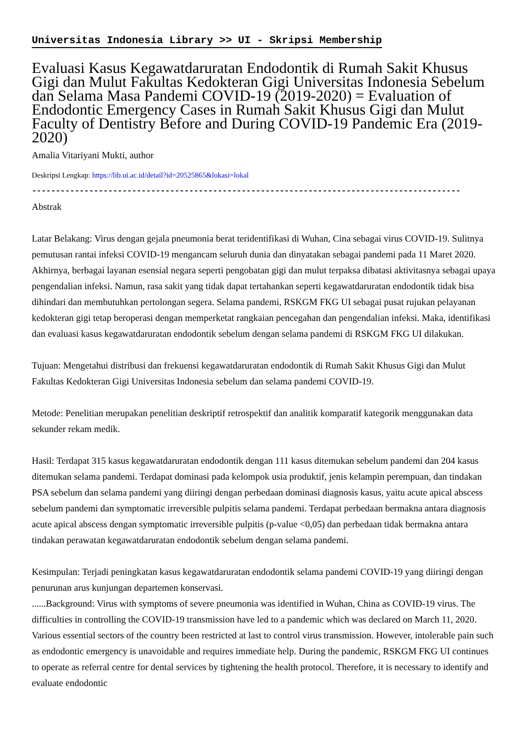Universitas Indonesia Library >> UI - Skripsi Membership
Evaluasi Kasus Kegawatdaruratan Endodontik di Rumah Sakit Khusus Gigi dan Mulut Fakultas Kedokteran Gigi Universitas Indonesia Sebelum dan Selama Masa Pandemi COVID-19 (2019-2020) = Evaluation of Endodontic Emergency Cases in Rumah Sakit Khusus Gigi dan Mulut Faculty of Dentistry Before and During COVID-19 Pandemic Era (2019-2020)
Amalia Vitariyani Mukti, author
Deskripsi Lengkap: https://lib.ui.ac.id/detail?id=20525865&lokasi=lokal
------------------------------------------------------------------------------------------
Abstrak
Latar Belakang: Virus dengan gejala pneumonia berat teridentifikasi di Wuhan, Cina sebagai virus COVID-19. Sulitnya pemutusan rantai infeksi COVID-19 mengancam seluruh dunia dan dinyatakan sebagai pandemi pada 11 Maret 2020. Akhirnya, berbagai layanan esensial negara seperti pengobatan gigi dan mulut terpaksa dibatasi aktivitasnya sebagai upaya pengendalian infeksi. Namun, rasa sakit yang tidak dapat tertahankan seperti kegawatdaruratan endodontik tidak bisa dihindari dan membutuhkan pertolongan segera. Selama pandemi, RSKGM FKG UI sebagai pusat rujukan pelayanan kedokteran gigi tetap beroperasi dengan memperketat rangkaian pencegahan dan pengendalian infeksi. Maka, identifikasi dan evaluasi kasus kegawatdaruratan endodontik sebelum dengan selama pandemi di RSKGM FKG UI dilakukan.
Tujuan: Mengetahui distribusi dan frekuensi kegawatdaruratan endodontik di Rumah Sakit Khusus Gigi dan Mulut Fakultas Kedokteran Gigi Universitas Indonesia sebelum dan selama pandemi COVID-19.
Metode: Penelitian merupakan penelitian deskriptif retrospektif dan analitik komparatif kategorik menggunakan data sekunder rekam medik.
Hasil: Terdapat 315 kasus kegawatdaruratan endodontik dengan 111 kasus ditemukan sebelum pandemi dan 204 kasus ditemukan selama pandemi. Terdapat dominasi pada kelompok usia produktif, jenis kelampin perempuan, dan tindakan PSA sebelum dan selama pandemi yang diiringi dengan perbedaan dominasi diagnosis kasus, yaitu acute apical abscess sebelum pandemi dan symptomatic irreversible pulpitis selama pandemi. Terdapat perbedaan bermakna antara diagnosis acute apical abscess dengan symptomatic irreversible pulpitis (p-value <0,05) dan perbedaan tidak bermakna antara tindakan perawatan kegawatdaruratan endodontik sebelum dengan selama pandemi.
Kesimpulan: Terjadi peningkatan kasus kegawatdaruratan endodontik selama pandemi COVID-19 yang diiringi dengan penurunan arus kunjungan departemen konservasi.
......Background: Virus with symptoms of severe pneumonia was identified in Wuhan, China as COVID-19 virus. The difficulties in controlling the COVID-19 transmission have led to a pandemic which was declared on March 11, 2020. Various essential sectors of the country been restricted at last to control virus transmission. However, intolerable pain such as endodontic emergency is unavoidable and requires immediate help. During the pandemic, RSKGM FKG UI continues to operate as referral centre for dental services by tightening the health protocol. Therefore, it is necessary to identify and evaluate endodontic